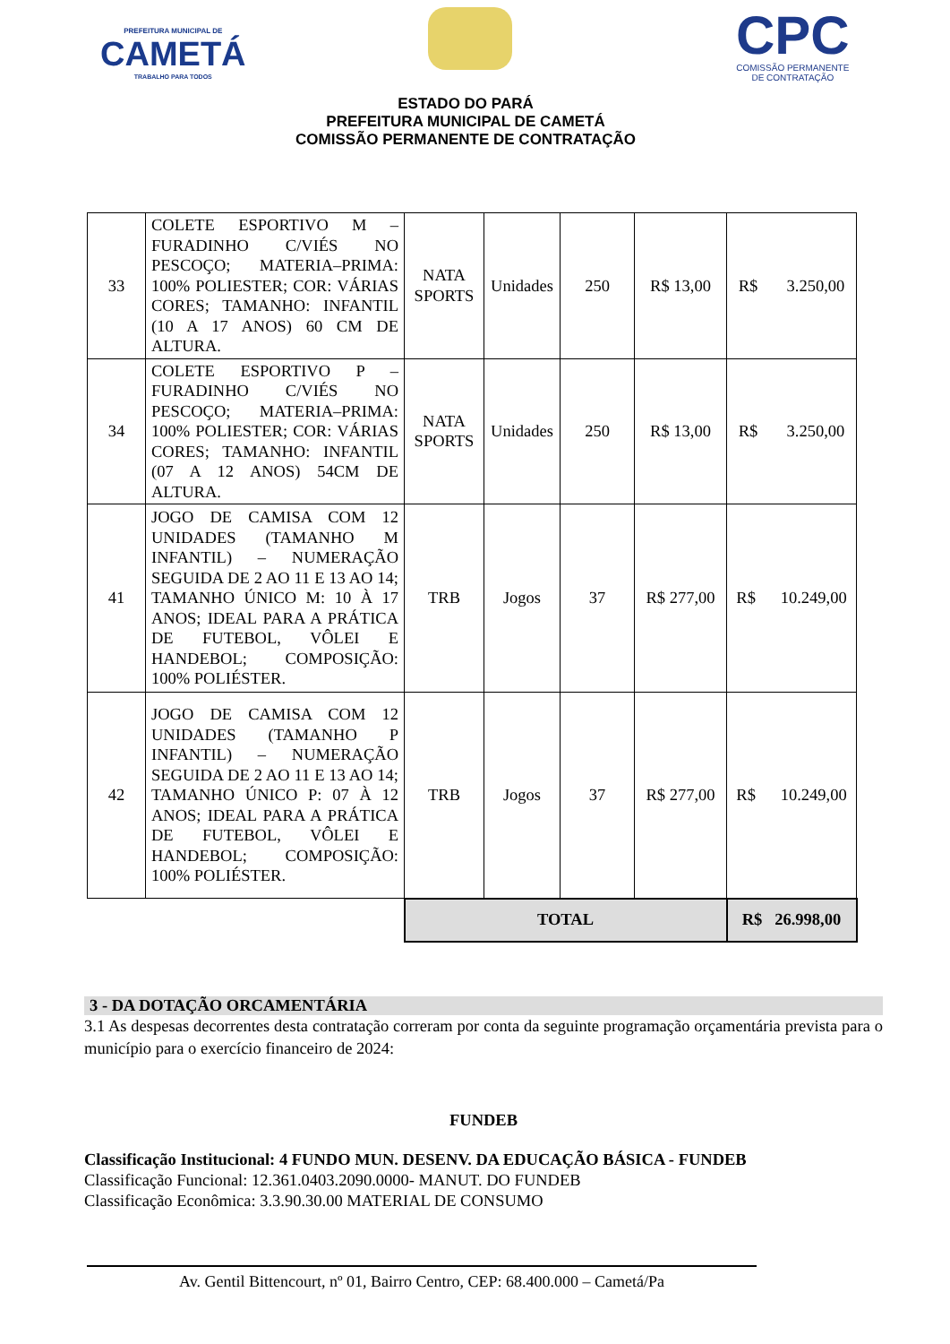PREFEITURA MUNICIPAL DE
CAMETÁ
TRABALHO PARA TODOS
CPC
COMISSÃO PERMANENTE
DE CONTRATAÇÃO
ESTADO DO PARÁ
PREFEITURA MUNICIPAL DE CAMETÁ
COMISSÃO PERMANENTE DE CONTRATAÇÃO
| 33 | COLETE ESPORTIVO M – FURADINHO C/VIÉS NO PESCOÇO; MATERIA–PRIMA: 100% POLIESTER; COR: VÁRIAS CORES; TAMANHO: INFANTIL (10 A 17 ANOS) 60 CM DE ALTURA. | NATA SPORTS | Unidades | 250 | R$ 13,00 | R$ 3.250,00 |
| 34 | COLETE ESPORTIVO P – FURADINHO C/VIÉS NO PESCOÇO; MATERIA–PRIMA: 100% POLIESTER; COR: VÁRIAS CORES; TAMANHO: INFANTIL (07 A 12 ANOS) 54CM DE ALTURA. | NATA SPORTS | Unidades | 250 | R$ 13,00 | R$ 3.250,00 |
| 41 | JOGO DE CAMISA COM 12 UNIDADES (TAMANHO M INFANTIL) – NUMERAÇÃO SEGUIDA DE 2 AO 11 E 13 AO 14; TAMANHO ÚNICO M: 10 À 17 ANOS; IDEAL PARA A PRÁTICA DE FUTEBOL, VÔLEI E HANDEBOL; COMPOSIÇÃO: 100% POLIÉSTER. | TRB | Jogos | 37 | R$ 277,00 | R$ 10.249,00 |
| 42 | JOGO DE CAMISA COM 12 UNIDADES (TAMANHO P INFANTIL) – NUMERAÇÃO SEGUIDA DE 2 AO 11 E 13 AO 14; TAMANHO ÚNICO P: 07 À 12 ANOS; IDEAL PARA A PRÁTICA DE FUTEBOL, VÔLEI E HANDEBOL; COMPOSIÇÃO: 100% POLIÉSTER. | TRB | Jogos | 37 | R$ 277,00 | R$ 10.249,00 |
| | | TOTAL | | | | R$ 26.998,00 |
3 - DA DOTAÇÃO ORCAMENTÁRIA
3.1 As despesas decorrentes desta contratação correram por conta da seguinte programação orçamentária prevista para o município para o exercício financeiro de 2024:
FUNDEB
Classificação Institucional: 4 FUNDO MUN. DESENV. DA EDUCAÇÃO BÁSICA - FUNDEB
Classificação Funcional: 12.361.0403.2090.0000- MANUT. DO FUNDEB
Classificação Econômica: 3.3.90.30.00 MATERIAL DE CONSUMO
Av. Gentil Bittencourt, nº 01, Bairro Centro, CEP: 68.400.000 – Cametá/Pa